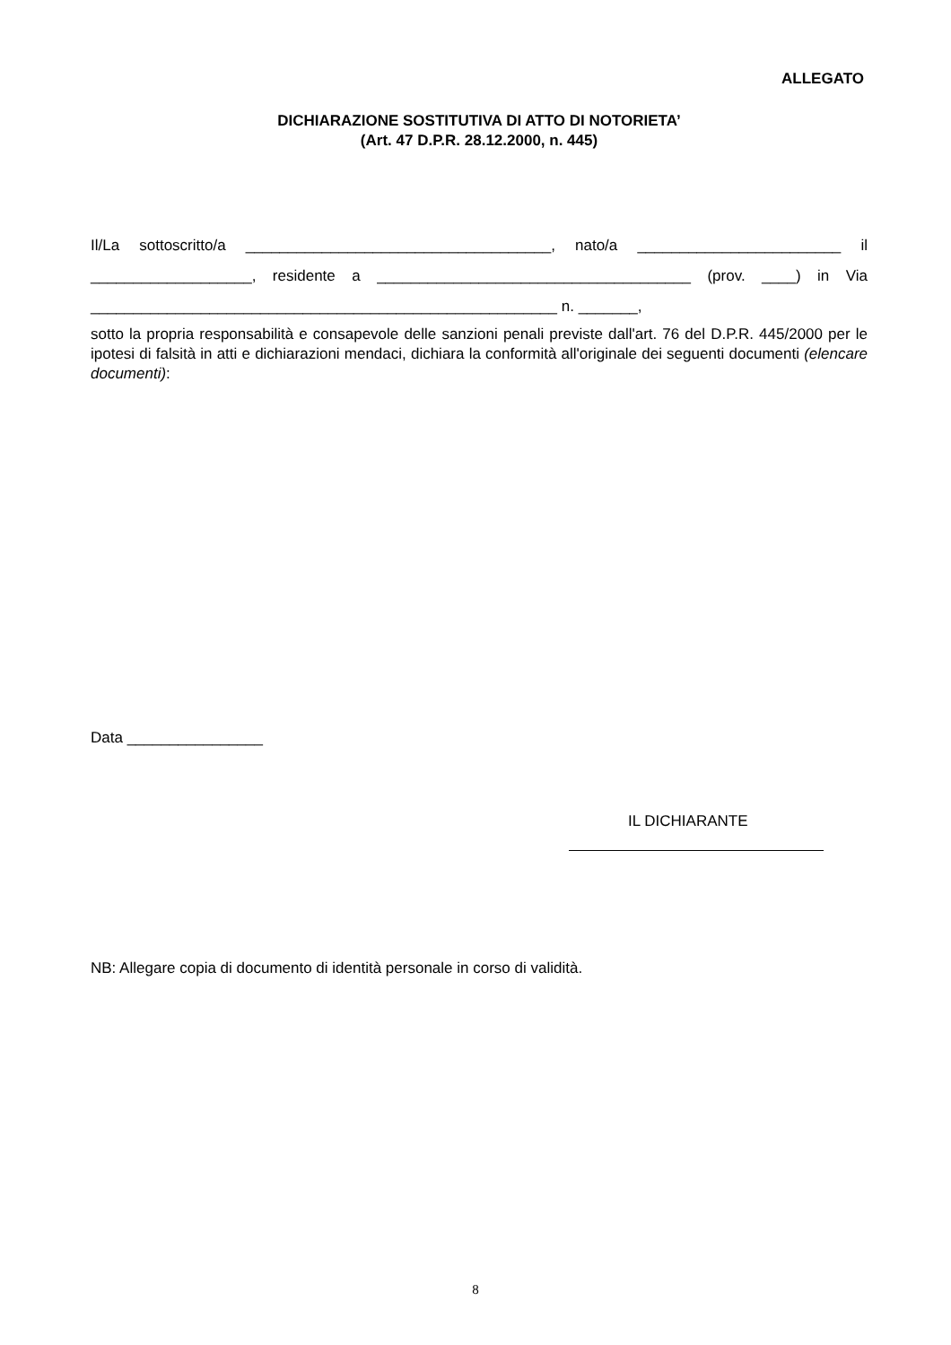ALLEGATO
DICHIARAZIONE SOSTITUTIVA DI ATTO DI NOTORIETA’
(Art. 47 D.P.R. 28.12.2000, n. 445)
Il/La sottoscritto/a ____________________________________, nato/a ________________________ il
___________________, residente a _____________________________________ (prov. ____) in Via
_______________________________________________________ n. _______,
sotto la propria responsabilità e consapevole delle sanzioni penali previste dall'art. 76 del D.P.R. 445/2000 per le ipotesi di falsità in atti e dichiarazioni mendaci, dichiara la conformità all'originale dei seguenti documenti (elencare documenti):
Data ________________
IL DICHIARANTE
NB: Allegare copia di documento di identità personale in corso di validità.
8